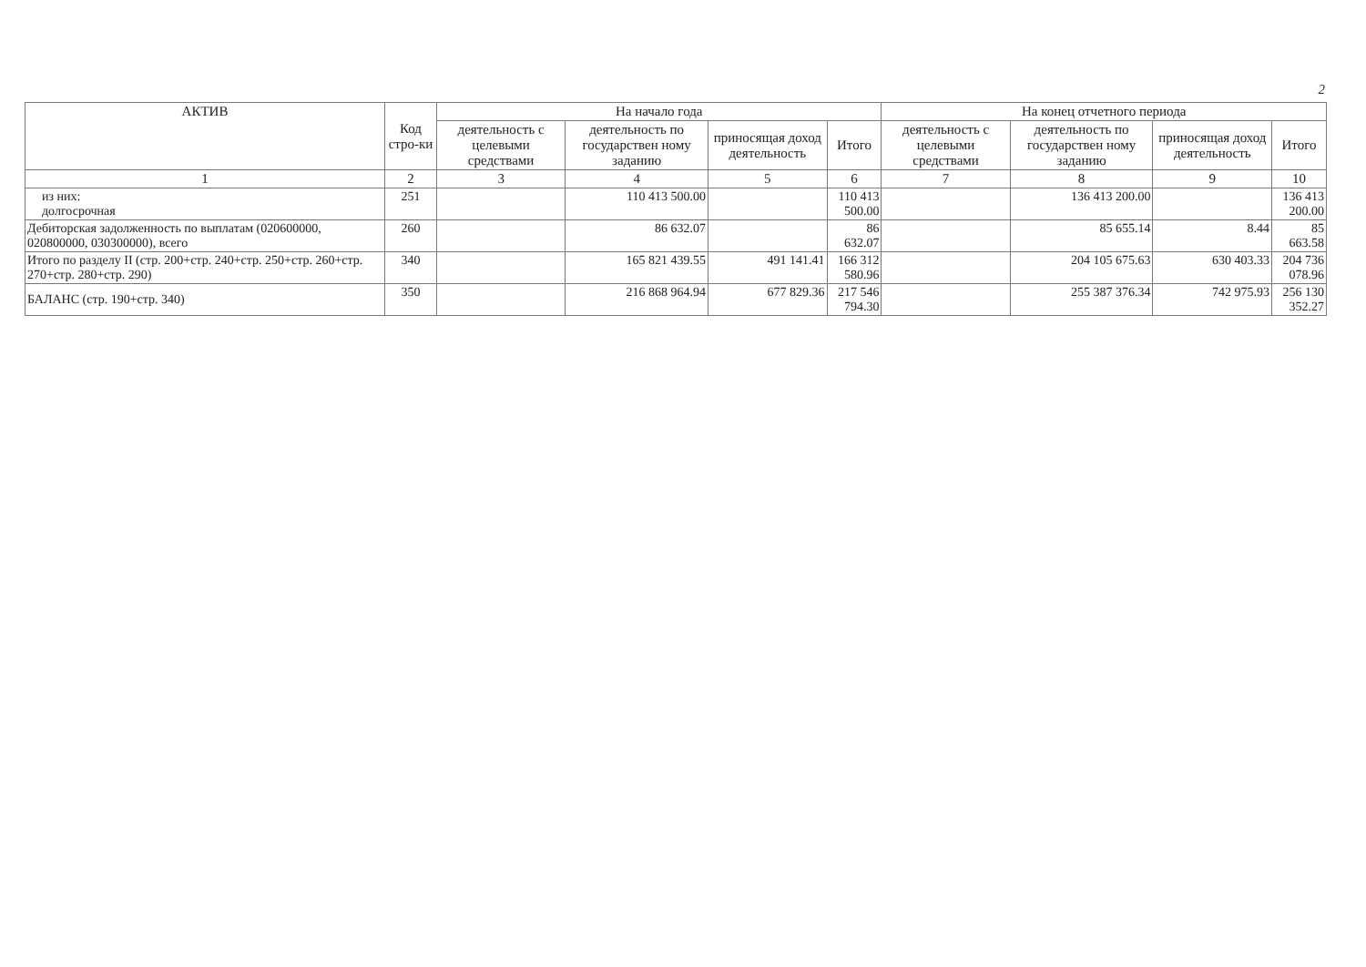2
| АКТИВ | Код стро-ки | На начало года | | | | На конец отчетного периода | | | |
| --- | --- | --- | --- | --- | --- | --- | --- | --- | --- |
| | | деятельность с целевыми средствами | деятельность по государствен ному заданию | приносящая доход деятельность | Итого | деятельность с целевыми средствами | деятельность по государствен ному заданию | приносящая доход деятельность | Итого |
| 1 | 2 | 3 | 4 | 5 | 6 | 7 | 8 | 9 | 10 |
| из них: долгосрочная | 251 | | 110 413 500.00 | | 110 413 500.00 | | 136 413 200.00 | | 136 413 200.00 |
| Дебиторская задолженность по выплатам (020600000, 020800000, 030300000), всего | 260 | | 86 632.07 | | 86 632.07 | | 85 655.14 | 8.44 | 85 663.58 |
| Итого по разделу II (стр. 200+стр. 240+стр. 250+стр. 260+стр. 270+стр. 280+стр. 290) | 340 | | 165 821 439.55 | 491 141.41 | 166 312 580.96 | | 204 105 675.63 | 630 403.33 | 204 736 078.96 |
| БАЛАНС (стр. 190+стр. 340) | 350 | | 216 868 964.94 | 677 829.36 | 217 546 794.30 | | 255 387 376.34 | 742 975.93 | 256 130 352.27 |